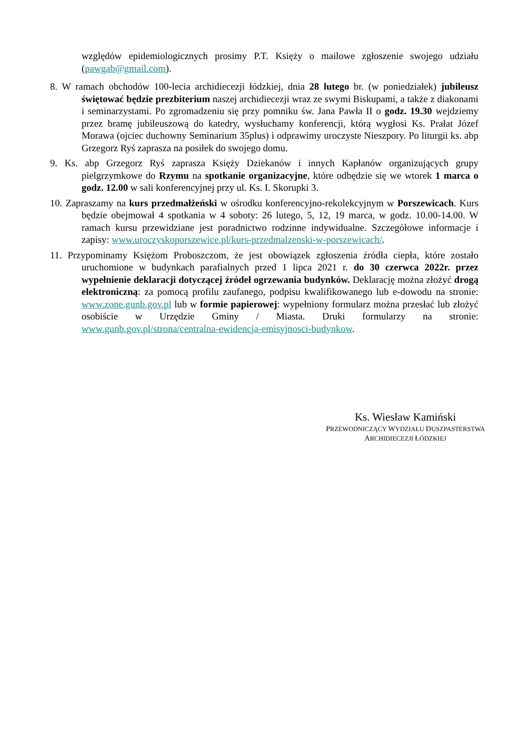względów epidemiologicznych prosimy P.T. Księży o mailowe zgłoszenie swojego udziału (pawgab@gmail.com).
8. W ramach obchodów 100-lecia archidiecezji łódzkiej, dnia 28 lutego br. (w poniedziałek) jubileusz świętować będzie prezbiterium naszej archidiecezji wraz ze swymi Biskupami, a także z diakonami i seminarzystami. Po zgromadzeniu się przy pomniku św. Jana Pawła II o godz. 19.30 wejdziemy przez bramę jubileuszową do katedry, wysłuchamy konferencji, którą wygłosi Ks. Prałat Józef Morawa (ojciec duchowny Seminarium 35plus) i odprawimy uroczyste Nieszpory. Po liturgii ks. abp Grzegorz Ryś zaprasza na posiłek do swojego domu.
9. Ks. abp Grzegorz Ryś zaprasza Księży Dziekanów i innych Kapłanów organizujących grupy pielgrzymkowe do Rzymu na spotkanie organizacyjne, które odbędzie się we wtorek 1 marca o godz. 12.00 w sali konferencyjnej przy ul. Ks. I. Skorupki 3.
10. Zapraszamy na kurs przedmałżeński w ośrodku konferencyjno-rekolekcyjnym w Porszewicach. Kurs będzie obejmował 4 spotkania w 4 soboty: 26 lutego, 5, 12, 19 marca, w godz. 10.00-14.00. W ramach kursu przewidziane jest poradnictwo rodzinne indywidualne. Szczegółowe informacje i zapisy: www.uroczyskoporszewice.pl/kurs-przedmalzenski-w-porszewicach/.
11. Przypominamy Księżom Proboszczom, że jest obowiązek zgłoszenia źródła ciepła, które zostało uruchomione w budynkach parafialnych przed 1 lipca 2021 r. do 30 czerwca 2022r. przez wypełnienie deklaracji dotyczącej źródeł ogrzewania budynków. Deklarację można złożyć drogą elektroniczną: za pomocą profilu zaufanego, podpisu kwalifikowanego lub e-dowodu na stronie: www.zone.gunb.gov.pl lub w formie papierowej: wypełniony formularz można przesłać lub złożyć osobiście w Urzędzie Gminy / Miasta. Druki formularzy na stronie: www.gunb.gov.pl/strona/centralna-ewidencja-emisyjnosci-budynkow.
Ks. Wiesław Kamiński
PRZEWODNICZĄCY WYDZIAŁU DUSZPASTERSTWA
ARCHIDIECEZJI ŁÓDZKIEJ